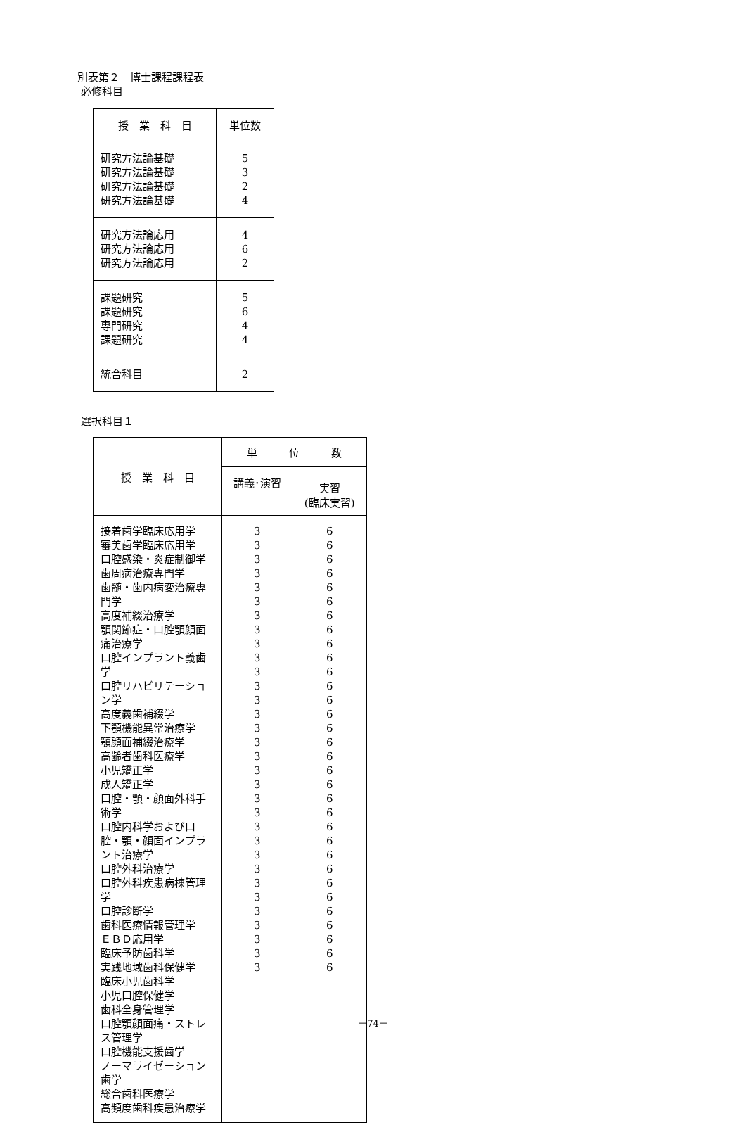別表第２　博士課程課程表
必修科目
| 授 業 科 目 | 単位数 |
| --- | --- |
| 研究方法論基礎 研究方法論基礎 研究方法論基礎 研究方法論基礎 | 5 3 2 4 |
| 研究方法論応用 研究方法論応用 研究方法論応用 | 4 6 2 |
| 課題研究 課題研究 専門研究 課題研究 | 5 6 4 4 |
| 統合科目 | 2 |
選択科目１
| 授 業 科 目 | 単 位 数 | |
| --- | --- | --- |
| | 講義･演習 | 実習 (臨床実習) |
| 接着歯学臨床応用学 審美歯学臨床応用学 口腔感染・炎症制御学 歯周病治療専門学 歯髄・歯内病変治療専門学 高度補綴治療学 顎関節症・口腔顎顔面痛治療学 口腔インプラント義歯学 口腔リハビリテーション学 高度義歯補綴学 下顎機能異常治療学 顎顔面補綴治療学 高齢者歯科医療学 小児矯正学 成人矯正学 口腔・顎・顔面外科手術学 口腔内科学および口腔・顎・顔面インプラント治療学 口腔外科治療学 口腔外科疾患病棟管理学 口腔診断学 歯科医療情報管理学 ＥＢＤ応用学 臨床予防歯科学 実践地域歯科保健学 臨床小児歯科学 小児口腔保健学 歯科全身管理学 口腔顎顔面痛・ストレス管理学 口腔機能支援歯学 ノーマライゼーション歯学 総合歯科医療学 高頻度歯科疾患治療学 | 3 3 3 3 3 3 3 3 3 3 3 3 3 3 3 3 3 3 3 3 3 3 3 3 3 3 3 3 3 3 3 3 | 6 6 6 6 6 6 6 6 6 6 6 6 6 6 6 6 6 6 6 6 6 6 6 6 6 6 6 6 6 6 6 6 |
－74－